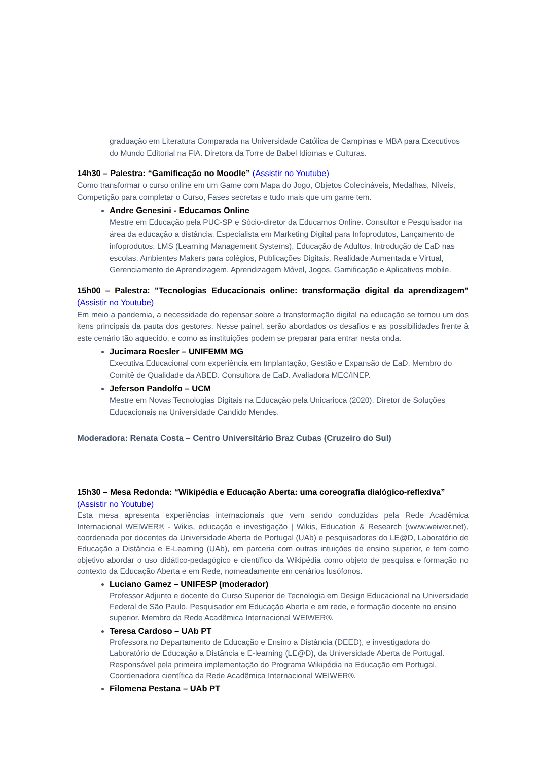graduação em Literatura Comparada na Universidade Católica de Campinas e MBA para Executivos do Mundo Editorial na FIA. Diretora da Torre de Babel Idiomas e Culturas.
14h30 – Palestra: “Gamificação no Moodle” (Assistir no Youtube)
Como transformar o curso online em um Game com Mapa do Jogo, Objetos Colecináveis, Medalhas, Níveis, Competição para completar o Curso, Fases secretas e tudo mais que um game tem.
Andre Genesini - Educamos Online
Mestre em Educação pela PUC-SP e Sócio-diretor da Educamos Online. Consultor e Pesquisador na área da educação a distância. Especialista em Marketing Digital para Infoprodutos, Lançamento de infoprodutos, LMS (Learning Management Systems), Educação de Adultos, Introdução de EaD nas escolas, Ambientes Makers para colégios, Publicações Digitais, Realidade Aumentada e Virtual, Gerenciamento de Aprendizagem, Aprendizagem Móvel, Jogos, Gamificação e Aplicativos mobile.
15h00 – Palestra: "Tecnologias Educacionais online: transformação digital da aprendizagem" (Assistir no Youtube)
Em meio a pandemia, a necessidade do repensar sobre a transformação digital na educação se tornou um dos itens principais da pauta dos gestores. Nesse painel, serão abordados os desafios e as possibilidades frente à este cenário tão aquecido, e como as instituições podem se preparar para entrar nesta onda.
Jucimara Roesler – UNIFEMM MG
Executiva Educacional com experiência em Implantação, Gestão e Expansão de EaD. Membro do Comitê de Qualidade da ABED. Consultora de EaD. Avaliadora MEC/INEP.
Jeferson Pandolfo – UCM
Mestre em Novas Tecnologias Digitais na Educação pela Unicarioca (2020). Diretor de Soluções Educacionais na Universidade Candido Mendes.
Moderadora: Renata Costa – Centro Universitário Braz Cubas (Cruzeiro do Sul)
15h30 – Mesa Redonda: “Wikipédia e Educação Aberta: uma coreografia dialógico-reflexiva” (Assistir no Youtube)
Esta mesa apresenta experiências internacionais que vem sendo conduzidas pela Rede Acadêmica Internacional WEIWER® - Wikis, educação e investigação | Wikis, Education & Research (www.weiwer.net), coordenada por docentes da Universidade Aberta de Portugal (UAb) e pesquisadores do LE@D, Laboratório de Educação a Distância e E-Learning (UAb), em parceria com outras intuições de ensino superior, e tem como objetivo abordar o uso didático-pedagógico e científico da Wikipédia como objeto de pesquisa e formação no contexto da Educação Aberta e em Rede, nomeadamente em cenários lusófonos.
Luciano Gamez – UNIFESP (moderador)
Professor Adjunto e docente do Curso Superior de Tecnologia em Design Educacional na Universidade Federal de São Paulo. Pesquisador em Educação Aberta e em rede, e formação docente no ensino superior. Membro da Rede Acadêmica Internacional WEIWER®.
Teresa Cardoso – UAb PT
Professora no Departamento de Educação e Ensino a Distância (DEED), e investigadora do Laboratório de Educação a Distância e E-learning (LE@D), da Universidade Aberta de Portugal. Responsável pela primeira implementação do Programa Wikipédia na Educação em Portugal. Coordenadora científica da Rede Acadêmica Internacional WEIWER®.
Filomena Pestana – UAb PT